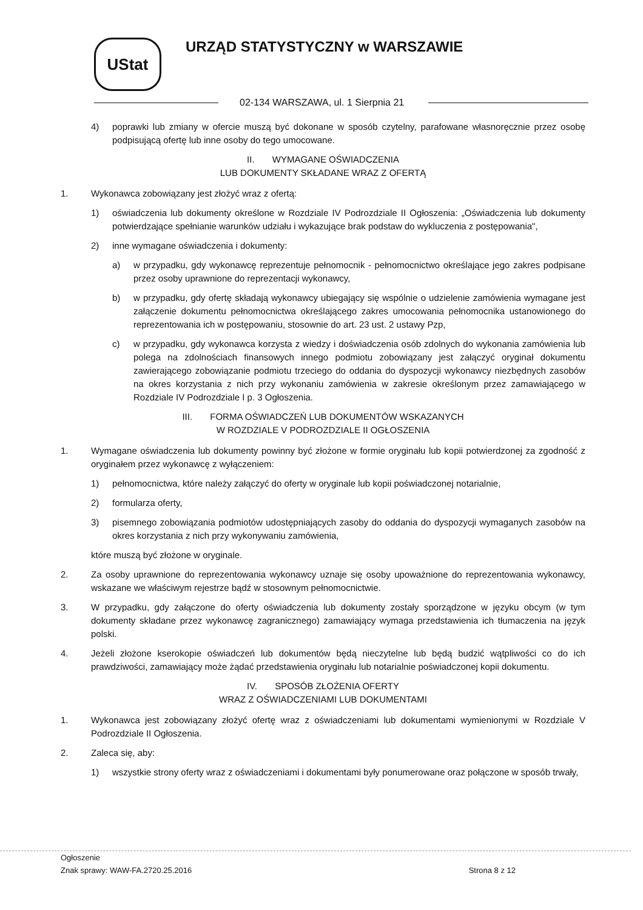UStat
URZĄD STATYSTYCZNY w WARSZAWIE
02-134 WARSZAWA, ul. 1 Sierpnia 21
4) poprawki lub zmiany w ofercie muszą być dokonane w sposób czytelny, parafowane własnoręcznie przez osobę podpisującą ofertę lub inne osoby do tego umocowane.
II. WYMAGANE OŚWIADCZENIA
LUB DOKUMENTY SKŁADANE WRAZ Z OFERTĄ
1. Wykonawca zobowiązany jest złożyć wraz z ofertą:
1) oświadczenia lub dokumenty określone w Rozdziale IV Podrozdziale II Ogłoszenia: „Oświadczenia lub dokumenty potwierdzające spełnianie warunków udziału i wykazujące brak podstaw do wykluczenia z postępowania",
2) inne wymagane oświadczenia i dokumenty:
a) w przypadku, gdy wykonawcę reprezentuje pełnomocnik - pełnomocnictwo określające jego zakres podpisane przez osoby uprawnione do reprezentacji wykonawcy,
b) w przypadku, gdy ofertę składają wykonawcy ubiegający się wspólnie o udzielenie zamówienia wymagane jest załączenie dokumentu pełnomocnictwa określającego zakres umocowania pełnomocnika ustanowionego do reprezentowania ich w postępowaniu, stosownie do art. 23 ust. 2 ustawy Pzp,
c) w przypadku, gdy wykonawca korzysta z wiedzy i doświadczenia osób zdolnych do wykonania zamówienia lub polega na zdolnościach finansowych innego podmiotu zobowiązany jest załączyć oryginał dokumentu zawierającego zobowiązanie podmiotu trzeciego do oddania do dyspozycji wykonawcy niezbędnych zasobów na okres korzystania z nich przy wykonaniu zamówienia w zakresie określonym przez zamawiającego w Rozdziale IV Podrozdziale I p. 3 Ogłoszenia.
III. FORMA OŚWIADCZEŃ LUB DOKUMENTÓW WSKAZANYCH
W ROZDZIALE V PODROZDZIALE II OGŁOSZENIA
1. Wymagane oświadczenia lub dokumenty powinny być złożone w formie oryginału lub kopii potwierdzonej za zgodność z oryginałem przez wykonawcę z wyłączeniem:
1) pełnomocnictwa, które należy załączyć do oferty w oryginale lub kopii poświadczonej notarialnie,
2) formularza oferty,
3) pisemnego zobowiązania podmiotów udostępniających zasoby do oddania do dyspozycji wymaganych zasobów na okres korzystania z nich przy wykonywaniu zamówienia,
które muszą być złożone w oryginale.
2. Za osoby uprawnione do reprezentowania wykonawcy uznaje się osoby upoważnione do reprezentowania wykonawcy, wskazane we właściwym rejestrze bądź w stosownym pełnomocnictwie.
3. W przypadku, gdy załączone do oferty oświadczenia lub dokumenty zostały sporządzone w języku obcym (w tym dokumenty składane przez wykonawcę zagranicznego) zamawiający wymaga przedstawienia ich tłumaczenia na język polski.
4. Jeżeli złożone kserokopie oświadczeń lub dokumentów będą nieczytelne lub będą budzić wątpliwości co do ich prawdziwości, zamawiający może żądać przedstawienia oryginału lub notarialnie poświadczonej kopii dokumentu.
IV. SPOSÓB ZŁOŻENIA OFERTY
WRAZ Z OŚWIADCZENIAMI LUB DOKUMENTAMI
1. Wykonawca jest zobowiązany złożyć ofertę wraz z oświadczeniami lub dokumentami wymienionymi w Rozdziale V Podrozdziale II Ogłoszenia.
2. Zaleca się, aby:
1) wszystkie strony oferty wraz z oświadczeniami i dokumentami były ponumerowane oraz połączone w sposób trwały,
Ogłoszenie
Znak sprawy: WAW-FA.2720.25.2016 Strona 8 z 12